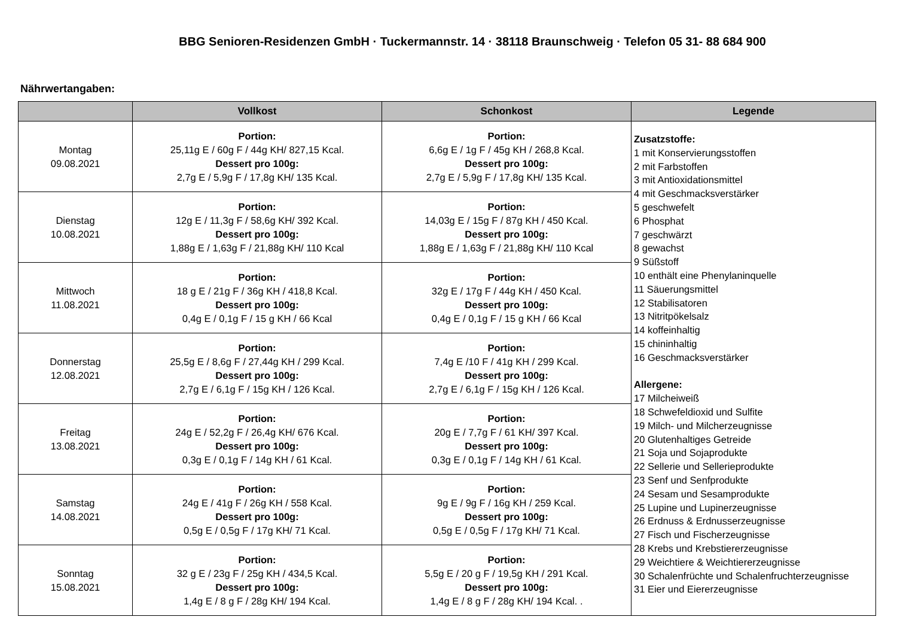BBG Senioren-Residenzen GmbH · Tuckermannstr. 14 · 38118 Braunschweig · Telefon 05 31- 88 684 900
Nährwertangaben:
| | Vollkost | Schonkost | Legende |
| --- | --- | --- | --- |
| Montag 09.08.2021 | Portion: 25,11g E / 60g F / 44g KH/ 827,15 Kcal. Dessert pro 100g: 2,7g E / 5,9g F / 17,8g KH/ 135 Kcal. | Portion: 6,6g E / 1g F / 45g KH / 268,8 Kcal. Dessert pro 100g: 2,7g E / 5,9g F / 17,8g KH/ 135 Kcal. | Zusatzstoffe: 1 mit Konservierungsstoffen 2 mit Farbstoffen 3 mit Antioxidationsmittel 4 mit Geschmacksverstärker 5 geschwefelt 6 Phosphat 7 geschwärzt 8 gewachst 9 Süßstoff 10 enthält eine Phenylaninquelle 11 Säuerungsmittel 12 Stabilisatoren 13 Nitritpökelsalz 14 koffeinhaltig 15 chininhaltig 16 Geschmacksverstärker Allergene: 17 Milcheiweiß 18 Schwefeldioxid und Sulfite 19 Milch- und Milcherzeugnisse 20 Glutenhaltiges Getreide 21 Soja und Sojaprodukte 22 Sellerie und Sellerieprodukte 23 Senf und Senfprodukte 24 Sesam und Sesamprodukte 25 Lupine und Lupinerzeugnisse 26 Erdnuss & Erdnusserzeugnisse 27 Fisch und Fischerzeugnisse 28 Krebs und Krebstiererzeugnisse 29 Weichtiere & Weichtiererzeugnisse 30 Schalenfrüchte und Schalenfruchterzeugnisse 31 Eier und Eiererzeugnisse |
| Dienstag 10.08.2021 | Portion: 12g E / 11,3g F / 58,6g KH/ 392 Kcal. Dessert pro 100g: 1,88g E / 1,63g F / 21,88g KH/ 110 Kcal | Portion: 14,03g E / 15g F / 87g KH / 450 Kcal. Dessert pro 100g: 1,88g E / 1,63g F / 21,88g KH/ 110 Kcal | |
| Mittwoch 11.08.2021 | Portion: 18 g E / 21g F / 36g KH / 418,8 Kcal. Dessert pro 100g: 0,4g E / 0,1g F / 15 g KH / 66 Kcal | Portion: 32g E / 17g F / 44g KH / 450 Kcal. Dessert pro 100g: 0,4g E / 0,1g F / 15 g KH / 66 Kcal | |
| Donnerstag 12.08.2021 | Portion: 25,5g E / 8,6g F / 27,44g KH / 299 Kcal. Dessert pro 100g: 2,7g E / 6,1g F / 15g KH / 126 Kcal. | Portion: 7,4g E /10 F / 41g KH / 299 Kcal. Dessert pro 100g: 2,7g E / 6,1g F / 15g KH / 126 Kcal. | |
| Freitag 13.08.2021 | Portion: 24g E / 52,2g F / 26,4g KH/ 676 Kcal. Dessert pro 100g: 0,3g E / 0,1g F / 14g KH / 61 Kcal. | Portion: 20g E / 7,7g F / 61 KH/ 397 Kcal. Dessert pro 100g: 0,3g E / 0,1g F / 14g KH / 61 Kcal. | |
| Samstag 14.08.2021 | Portion: 24g E / 41g F / 26g KH / 558 Kcal. Dessert pro 100g: 0,5g E / 0,5g F / 17g KH/ 71 Kcal. | Portion: 9g E / 9g F / 16g KH / 259 Kcal. Dessert pro 100g: 0,5g E / 0,5g F / 17g KH/ 71 Kcal. | |
| Sonntag 15.08.2021 | Portion: 32 g E / 23g F / 25g KH / 434,5 Kcal. Dessert pro 100g: 1,4g E / 8 g F / 28g KH/ 194 Kcal. | Portion: 5,5g E / 20 g F / 19,5g KH / 291 Kcal. Dessert pro 100g: 1,4g E / 8 g F / 28g KH/ 194 Kcal. . | |